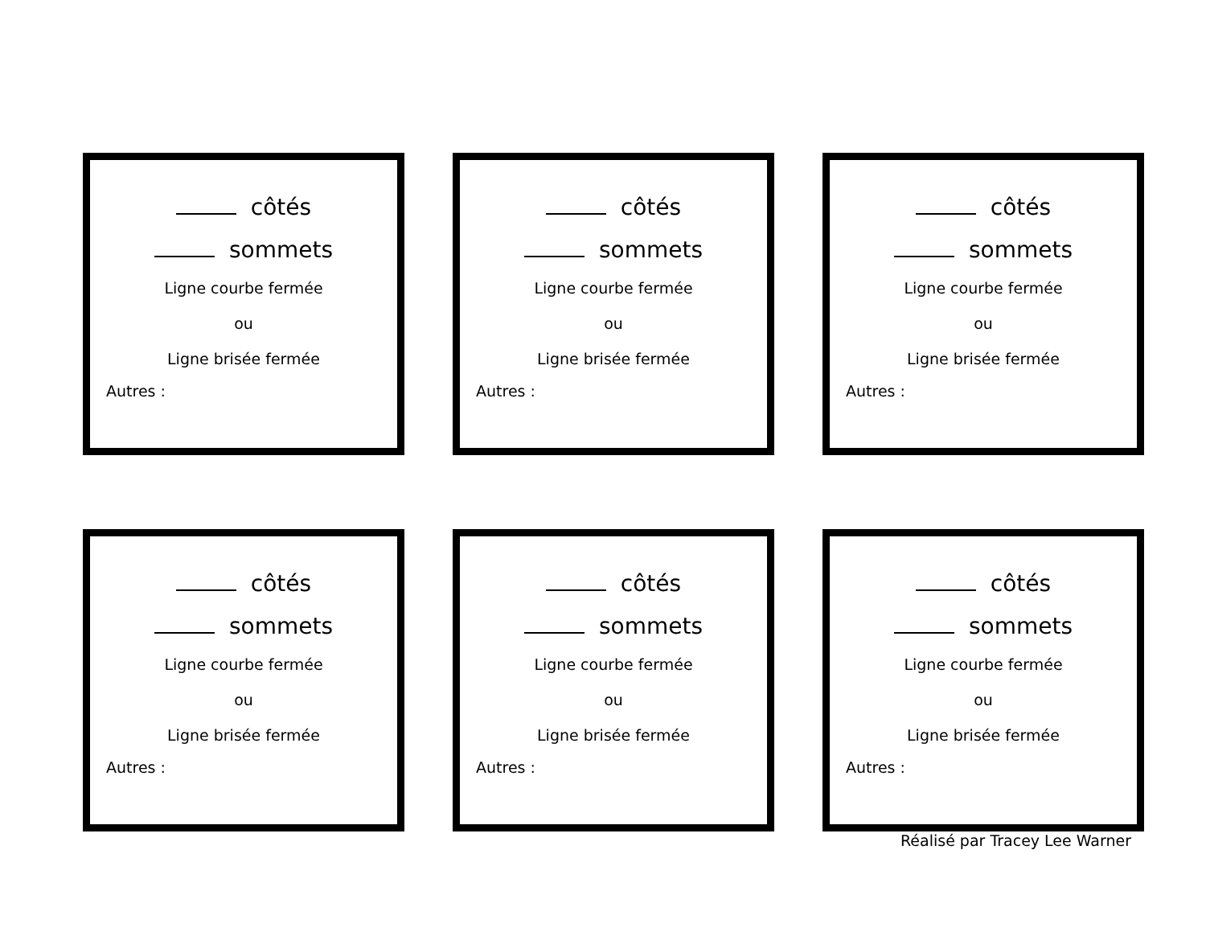côtés
sommets
Ligne courbe fermée
ou
Ligne brisée fermée
Autres :
côtés
sommets
Ligne courbe fermée
ou
Ligne brisée fermée
Autres :
côtés
sommets
Ligne courbe fermée
ou
Ligne brisée fermée
Autres :
côtés
sommets
Ligne courbe fermée
ou
Ligne brisée fermée
Autres :
côtés
sommets
Ligne courbe fermée
ou
Ligne brisée fermée
Autres :
côtés
sommets
Ligne courbe fermée
ou
Ligne brisée fermée
Autres :
Réalisé par Tracey Lee Warner